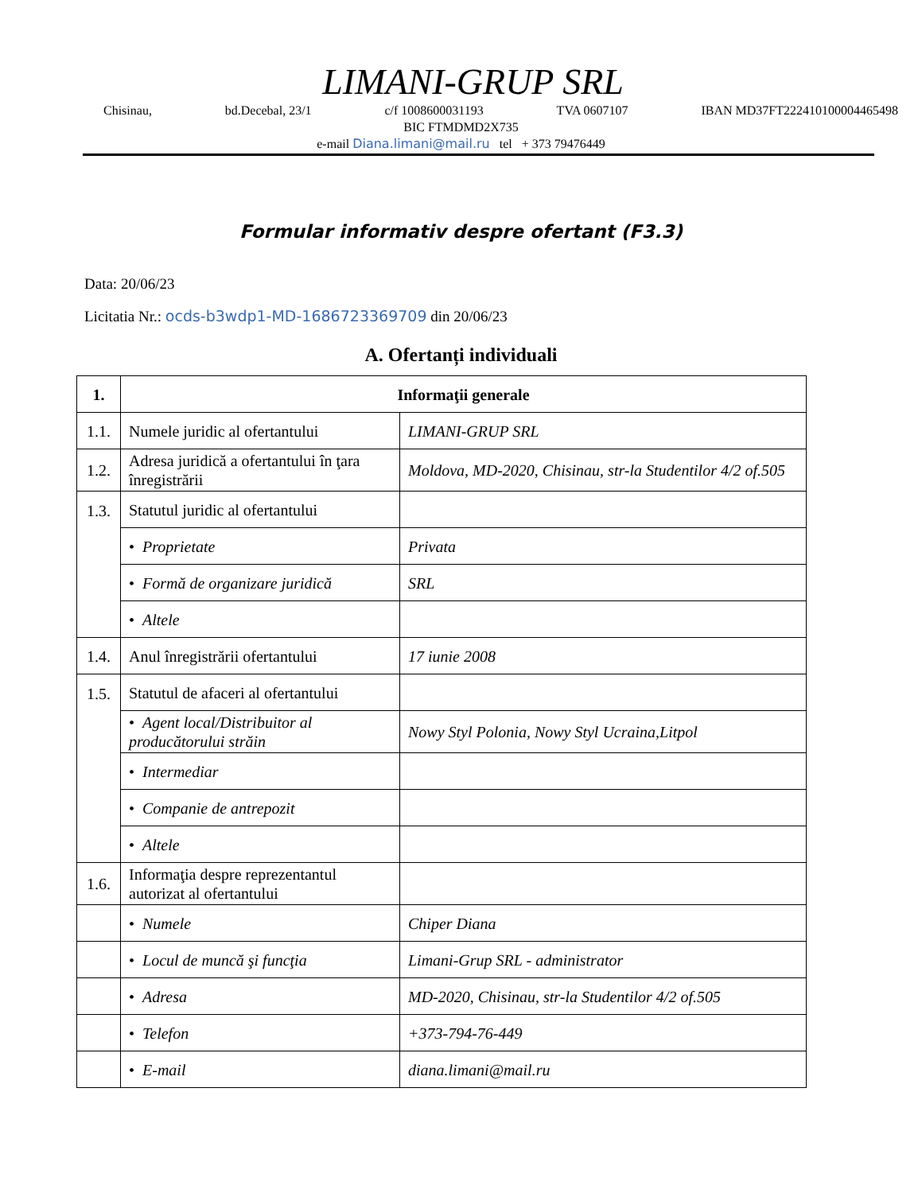LIMANI-GRUP SRL
Chisinau, bd.Decebal, 23/1 c/f 1008600031193 TVA 0607107 IBAN MD37FT222410100004465498
BIC FTMDMD2X735
e-mail Diana.limani@mail.ru tel + 373 79476449
Formular informativ despre ofertant (F3.3)
Data: 20/06/23
Licitatia Nr.: ocds-b3wdp1-MD-1686723369709 din 20/06/23
A. Ofertanți individuali
| 1. | Informaţii generale | |
| 1.1. | Numele juridic al ofertantului | LIMANI-GRUP SRL |
| 1.2. | Adresa juridică a ofertantului în ţara înregistrării | Moldova, MD-2020, Chisinau, str-la Studentilor 4/2 of.505 |
| 1.3. | Statutul juridic al ofertantului | |
| | • Proprietate | Privata |
| | • Formă de organizare juridică | SRL |
| | • Altele | |
| 1.4. | Anul înregistrării ofertantului | 17 iunie 2008 |
| 1.5. | Statutul de afaceri al ofertantului | |
| | • Agent local/Distribuitor al producătorului străin | Nowy Styl Polonia, Nowy Styl Ucraina,Litpol |
| | • Intermediar | |
| | • Companie de antrepozit | |
| | • Altele | |
| 1.6. | Informaţia despre reprezentantul autorizat al ofertantului | |
| | • Numele | Chiper Diana |
| | • Locul de muncă şi funcţia | Limani-Grup SRL - administrator |
| | • Adresa | MD-2020, Chisinau, str-la Studentilor 4/2 of.505 |
| | • Telefon | +373-794-76-449 |
| | • E-mail | diana.limani@mail.ru |